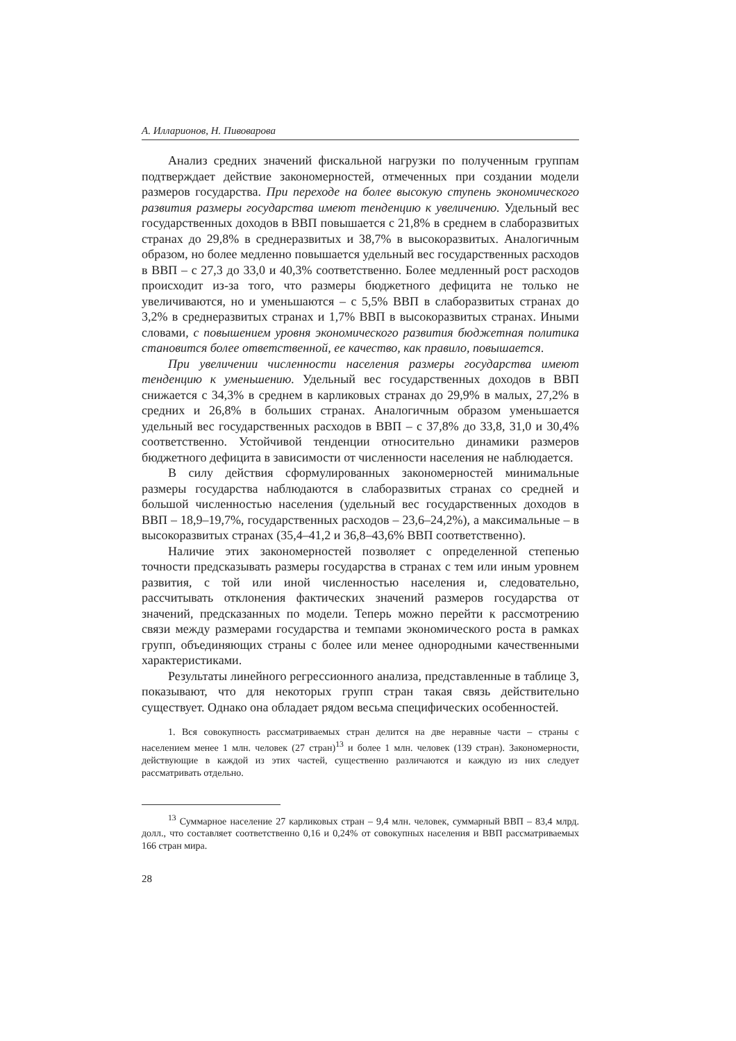А. Илларионов, Н. Пивоварова
Анализ средних значений фискальной нагрузки по полученным группам подтверждает действие закономерностей, отмеченных при создании модели размеров государства. При переходе на более высокую ступень экономического развития размеры государства имеют тенденцию к увеличению. Удельный вес государственных доходов в ВВП повышается с 21,8% в среднем в слаборазвитых странах до 29,8% в среднеразвитых и 38,7% в высокоразвитых. Аналогичным образом, но более медленно повышается удельный вес государственных расходов в ВВП – с 27,3 до 33,0 и 40,3% соответственно. Более медленный рост расходов происходит из-за того, что размеры бюджетного дефицита не только не увеличиваются, но и уменьшаются – с 5,5% ВВП в слаборазвитых странах до 3,2% в среднеразвитых странах и 1,7% ВВП в высокоразвитых странах. Иными словами, с повышением уровня экономического развития бюджетная политика становится более ответственной, ее качество, как правило, повышается.
При увеличении численности населения размеры государства имеют тенденцию к уменьшению. Удельный вес государственных доходов в ВВП снижается с 34,3% в среднем в карликовых странах до 29,9% в малых, 27,2% в средних и 26,8% в больших странах. Аналогичным образом уменьшается удельный вес государственных расходов в ВВП – с 37,8% до 33,8, 31,0 и 30,4% соответственно. Устойчивой тенденции относительно динамики размеров бюджетного дефицита в зависимости от численности населения не наблюдается.
В силу действия сформулированных закономерностей минимальные размеры государства наблюдаются в слаборазвитых странах со средней и большой численностью населения (удельный вес государственных доходов в ВВП – 18,9–19,7%, государственных расходов – 23,6–24,2%), а максимальные – в высокоразвитых странах (35,4–41,2 и 36,8–43,6% ВВП соответственно).
Наличие этих закономерностей позволяет с определенной степенью точности предсказывать размеры государства в странах с тем или иным уровнем развития, с той или иной численностью населения и, следовательно, рассчитывать отклонения фактических значений размеров государства от значений, предсказанных по модели. Теперь можно перейти к рассмотрению связи между размерами государства и темпами экономического роста в рамках групп, объединяющих страны с более или менее однородными качественными характеристиками.
Результаты линейного регрессионного анализа, представленные в таблице 3, показывают, что для некоторых групп стран такая связь действительно существует. Однако она обладает рядом весьма специфических особенностей.
1. Вся совокупность рассматриваемых стран делится на две неравные части – страны с населением менее 1 млн. человек (27 стран)<sup>13</sup> и более 1 млн. человек (139 стран). Закономерности, действующие в каждой из этих частей, существенно различаются и каждую из них следует рассматривать отдельно.
<sup>13</sup> Суммарное население 27 карликовых стран – 9,4 млн. человек, суммарный ВВП – 83,4 млрд. долл., что составляет соответственно 0,16 и 0,24% от совокупных населения и ВВП рассматриваемых 166 стран мира.
28